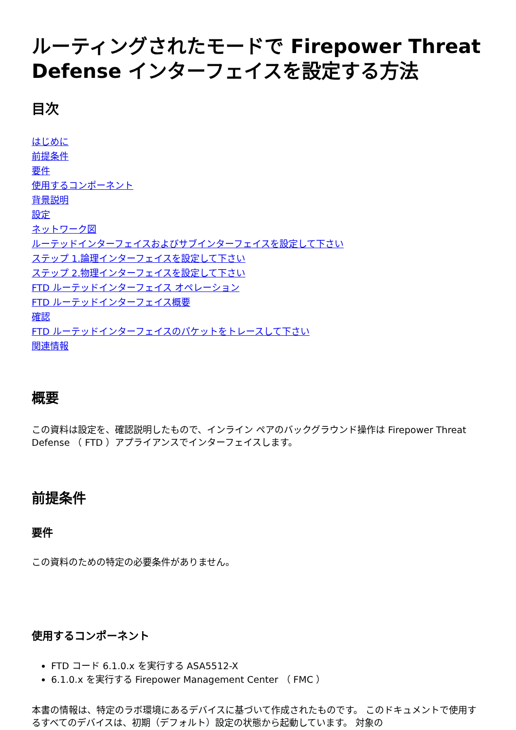ルーティングされたモードで Firepower Threat Defense インターフェイスを設定する方法
目次
はじめに
前提条件
要件
使用するコンポーネント
背景説明
設定
ネットワーク図
ルーテッドインターフェイスおよびサブインターフェイスを設定して下さい
ステップ 1.論理インターフェイスを設定して下さい
ステップ 2.物理インターフェイスを設定して下さい
FTD ルーテッドインターフェイス オペレーション
FTD ルーテッドインターフェイス概要
確認
FTD ルーテッドインターフェイスのパケットをトレースして下さい
関連情報
概要
この資料は設定を、確認説明したもので、インライン ペアのバックグラウンド操作は Firepower Threat Defense （ FTD ）アプライアンスでインターフェイスします。
前提条件
要件
この資料のための特定の必要条件がありません。
使用するコンポーネント
FTD コード 6.1.0.x を実行する ASA5512-X
6.1.0.x を実行する Firepower Management Center （ FMC ）
本書の情報は、特定のラボ環境にあるデバイスに基づいて作成されたものです。 このドキュメントで使用するすべてのデバイスは、初期（デフォルト）設定の状態から起動しています。 対象の